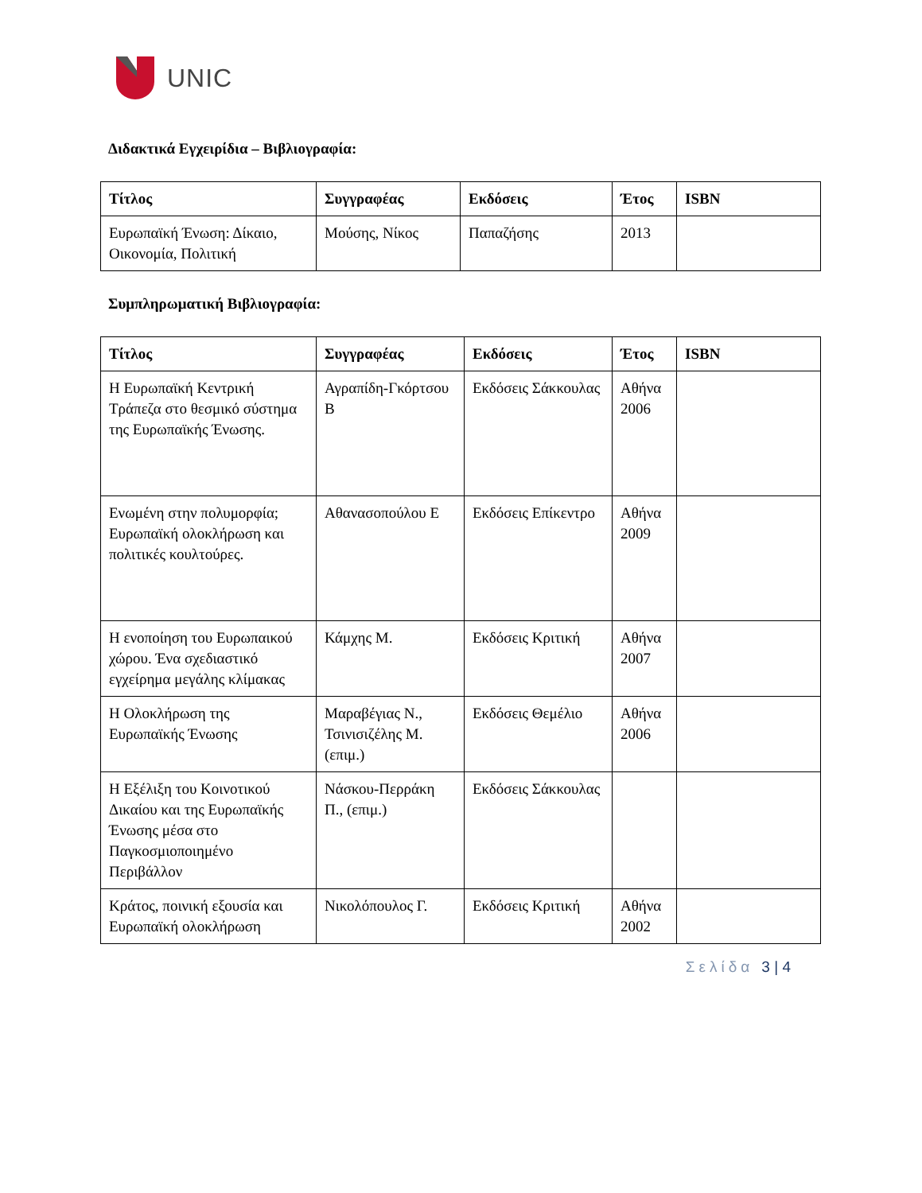UNIC
Διδακτικά Εγχειρίδια – Βιβλιογραφία:
| Τίτλος | Συγγραφέας | Εκδόσεις | Έτος | ISBN |
| --- | --- | --- | --- | --- |
| Ευρωπαϊκή Ένωση: Δίκαιο, Οικονομία, Πολιτική | Μούσης, Νίκος | Παπαζήσης | 2013 | |
Συμπληρωματική Βιβλιογραφία:
| Τίτλος | Συγγραφέας | Εκδόσεις | Έτος | ISBN |
| --- | --- | --- | --- | --- |
| Η Ευρωπαϊκή Κεντρική Τράπεζα στο θεσμικό σύστημα της Ευρωπαϊκής Ένωσης. | Αγραπίδη-Γκόρτσου Β | Εκδόσεις Σάκκουλας | Αθήνα 2006 | |
| Ενωμένη στην πολυμορφία; Ευρωπαϊκή ολοκλήρωση και πολιτικές κουλτούρες. | Αθανασοπούλου Ε | Εκδόσεις Επίκεντρο | Αθήνα 2009 | |
| Η ενοποίηση του Ευρωπαικού χώρου. Ένα σχεδιαστικό εγχείρημα μεγάλης κλίμακας | Κάμχης Μ. | Εκδόσεις Κριτική | Αθήνα 2007 | |
| Η Ολοκλήρωση της Ευρωπαϊκής Ένωσης | Μαραβέγιας Ν., Τσινισιζέλης Μ. (επιμ.) | Εκδόσεις Θεμέλιο | Αθήνα 2006 | |
| Η Εξέλιξη του Κοινοτικού Δικαίου και της Ευρωπαϊκής Ένωσης μέσα στο Παγκοσμιοποιημένο Περιβάλλον | Νάσκου-Περράκη Π., (επιμ.) | Εκδόσεις Σάκκουλας | | |
| Κράτος, ποινική εξουσία και Ευρωπαϊκή ολοκλήρωση | Νικολόπουλος Γ. | Εκδόσεις Κριτική | Αθήνα 2002 | |
Σελίδα 3 | 4